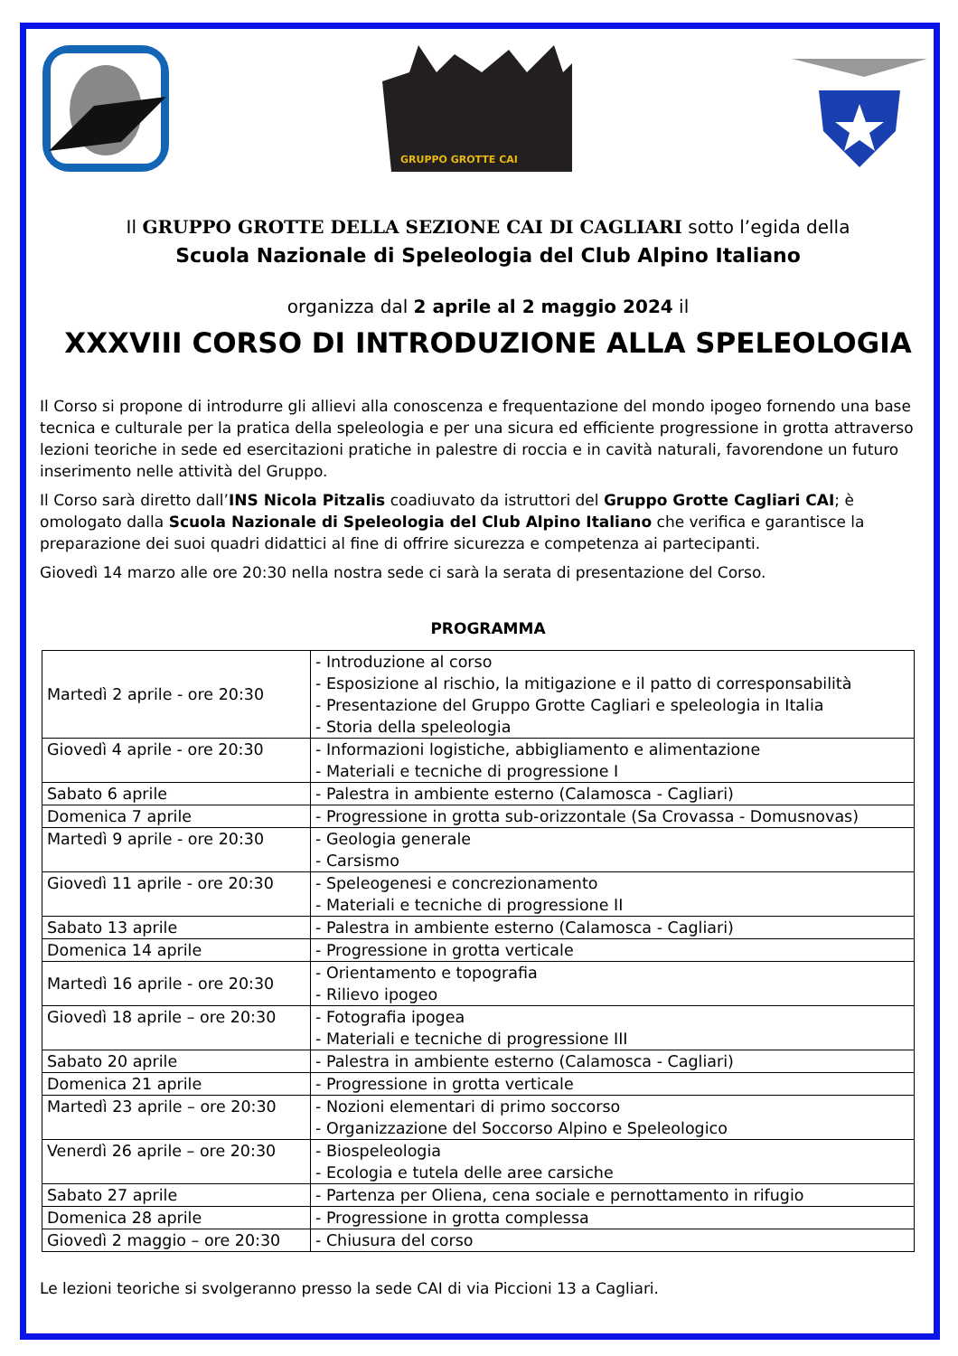GRUPPO GROTTE CAI
Il GRUPPO GROTTE DELLA SEZIONE CAI DI CAGLIARI sotto l’egida della
Scuola Nazionale di Speleologia del Club Alpino Italiano
organizza dal 2 aprile al 2 maggio 2024 il
XXXVIII CORSO DI INTRODUZIONE ALLA SPELEOLOGIA
Il Corso si propone di introdurre gli allievi alla conoscenza e frequentazione del mondo ipogeo fornendo una base tecnica e culturale per la pratica della speleologia e per una sicura ed efficiente progressione in grotta attraverso lezioni teoriche in sede ed esercitazioni pratiche in palestre di roccia e in cavità naturali, favorendone un futuro inserimento nelle attività del Gruppo.
Il Corso sarà diretto dall’INS Nicola Pitzalis coadiuvato da istruttori del Gruppo Grotte Cagliari CAI; è omologato dalla Scuola Nazionale di Speleologia del Club Alpino Italiano che verifica e garantisce la preparazione dei suoi quadri didattici al fine di offrire sicurezza e competenza ai partecipanti.
Giovedì 14 marzo alle ore 20:30 nella nostra sede ci sarà la serata di presentazione del Corso.
PROGRAMMA
| Martedì 2 aprile - ore 20:30 | - Introduzione al corso - Esposizione al rischio, la mitigazione e il patto di corresponsabilità - Presentazione del Gruppo Grotte Cagliari e speleologia in Italia - Storia della speleologia |
| Giovedì 4 aprile - ore 20:30 | - Informazioni logistiche, abbigliamento e alimentazione - Materiali e tecniche di progressione I |
| Sabato 6 aprile | - Palestra in ambiente esterno (Calamosca - Cagliari) |
| Domenica 7 aprile | - Progressione in grotta sub-orizzontale (Sa Crovassa - Domusnovas) |
| Martedì 9 aprile - ore 20:30 | - Geologia generale - Carsismo |
| Giovedì 11 aprile - ore 20:30 | - Speleogenesi e concrezionamento - Materiali e tecniche di progressione II |
| Sabato 13 aprile | - Palestra in ambiente esterno (Calamosca - Cagliari) |
| Domenica 14 aprile | - Progressione in grotta verticale |
| Martedì 16 aprile - ore 20:30 | - Orientamento e topografia - Rilievo ipogeo |
| Giovedì 18 aprile – ore 20:30 | - Fotografia ipogea - Materiali e tecniche di progressione III |
| Sabato 20 aprile | - Palestra in ambiente esterno (Calamosca - Cagliari) |
| Domenica 21 aprile | - Progressione in grotta verticale |
| Martedì 23 aprile – ore 20:30 | - Nozioni elementari di primo soccorso - Organizzazione del Soccorso Alpino e Speleologico |
| Venerdì 26 aprile – ore 20:30 | - Biospeleologia - Ecologia e tutela delle aree carsiche |
| Sabato 27 aprile | - Partenza per Oliena, cena sociale e pernottamento in rifugio |
| Domenica 28 aprile | - Progressione in grotta complessa |
| Giovedì 2 maggio – ore 20:30 | - Chiusura del corso |
Le lezioni teoriche si svolgeranno presso la sede CAI di via Piccioni 13 a Cagliari.